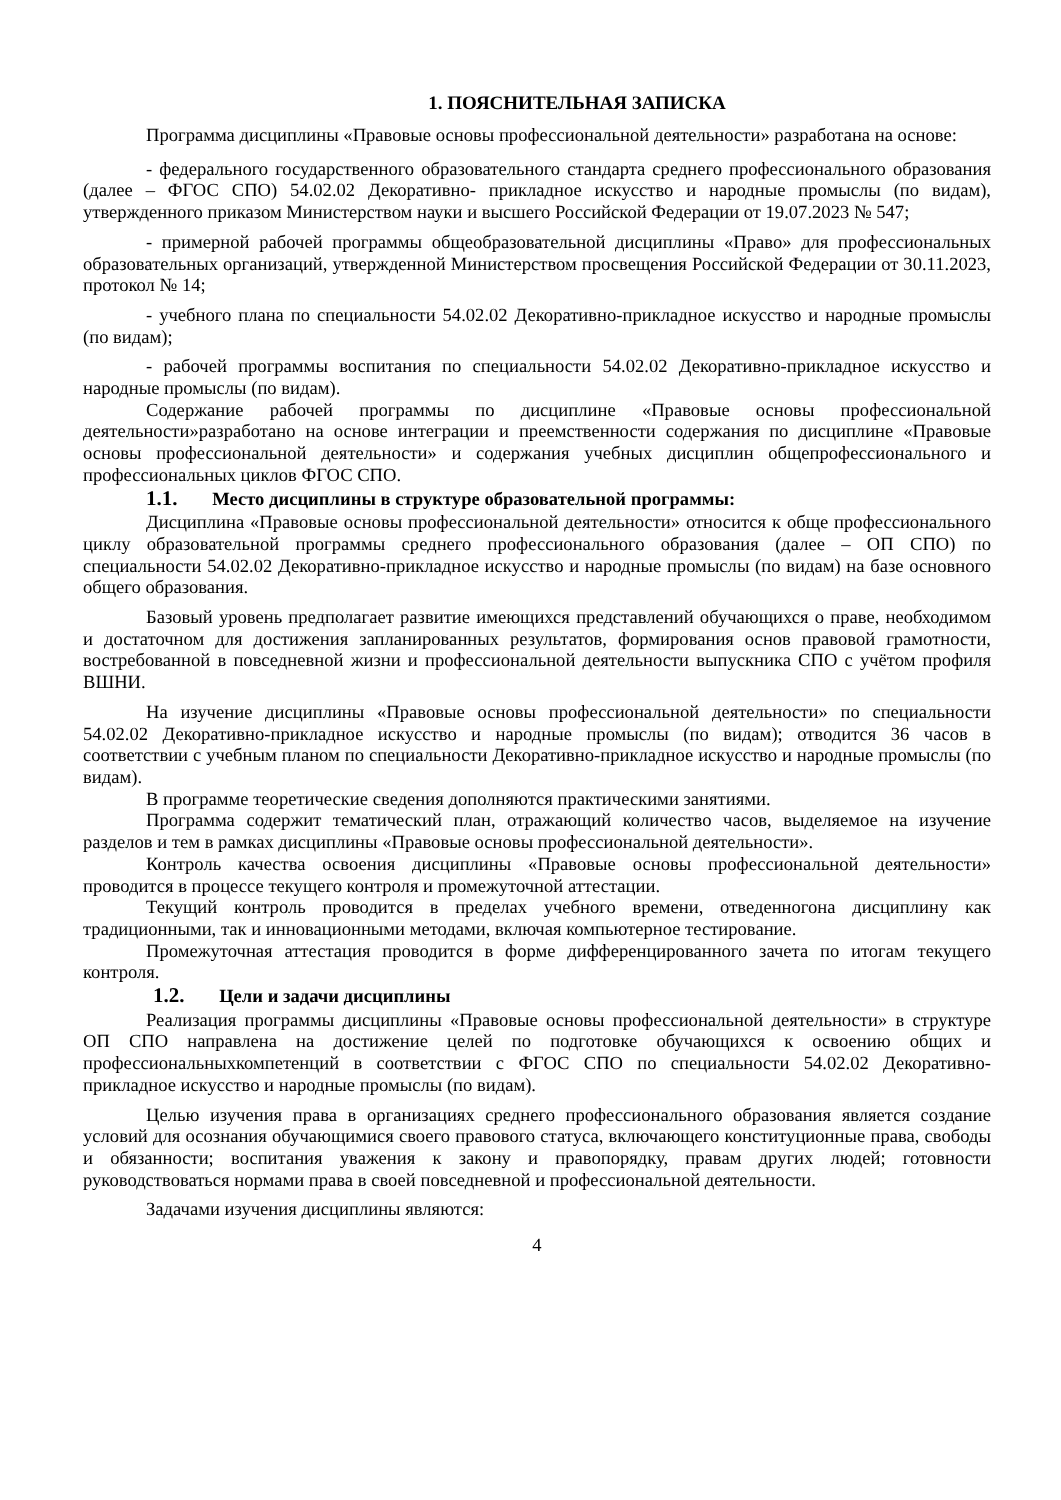1. ПОЯСНИТЕЛЬНАЯ ЗАПИСКА
Программа дисциплины «Правовые основы профессиональной деятельности» разработана на основе:
- федерального государственного образовательного стандарта среднего профессионального образования (далее – ФГОС СПО) 54.02.02 Декоративно- прикладное искусство и народные промыслы (по видам), утвержденного приказом Министерством науки и высшего Российской Федерации от 19.07.2023 № 547;
- примерной рабочей программы общеобразовательной дисциплины «Право» для профессиональных образовательных организаций, утвержденной Министерством просвещения Российской Федерации от 30.11.2023, протокол № 14;
- учебного плана по специальности 54.02.02 Декоративно-прикладное искусство и народные промыслы (по видам);
- рабочей программы воспитания по специальности 54.02.02 Декоративно-прикладное искусство и народные промыслы (по видам).
Содержание рабочей программы по дисциплине «Правовые основы профессиональной деятельности»разработано на основе интеграции и преемственности содержания по дисциплине «Правовые основы профессиональной деятельности» и содержания учебных дисциплин общепрофессионального и профессиональных циклов ФГОС СПО.
1.1. Место дисциплины в структуре образовательной программы:
Дисциплина «Правовые основы профессиональной деятельности» относится к обще профессионального циклу образовательной программы среднего профессионального образования (далее – ОП СПО) по специальности 54.02.02 Декоративно-прикладное искусство и народные промыслы (по видам) на базе основного общего образования.
Базовый уровень предполагает развитие имеющихся представлений обучающихся о праве, необходимом и достаточном для достижения запланированных результатов, формирования основ правовой грамотности, востребованной в повседневной жизни и профессиональной деятельности выпускника СПО с учётом профиля ВШНИ.
На изучение дисциплины «Правовые основы профессиональной деятельности» по специальности 54.02.02 Декоративно-прикладное искусство и народные промыслы (по видам); отводится 36 часов в соответствии с учебным планом по специальности Декоративно-прикладное искусство и народные промыслы (по видам).
В программе теоретические сведения дополняются практическими занятиями.
Программа содержит тематический план, отражающий количество часов, выделяемое на изучение разделов и тем в рамках дисциплины «Правовые основы профессиональной деятельности».
Контроль качества освоения дисциплины «Правовые основы профессиональной деятельности» проводится в процессе текущего контроля и промежуточной аттестации.
Текущий контроль проводится в пределах учебного времени, отведенногона дисциплину как традиционными, так и инновационными методами, включая компьютерное тестирование.
Промежуточная аттестация проводится в форме дифференцированного зачета по итогам текущего контроля.
1.2. Цели и задачи дисциплины
Реализация программы дисциплины «Правовые основы профессиональной деятельности» в структуре ОП СПО направлена на достижение целей по подготовке обучающихся к освоению общих и профессиональныхкомпетенций в соответствии с ФГОС СПО по специальности 54.02.02 Декоративно-прикладное искусство и народные промыслы (по видам).
Целью изучения права в организациях среднего профессионального образования является создание условий для осознания обучающимися своего правового статуса, включающего конституционные права, свободы и обязанности; воспитания уважения к закону и правопорядку, правам других людей; готовности руководствоваться нормами права в своей повседневной и профессиональной деятельности.
Задачами изучения дисциплины являются:
4